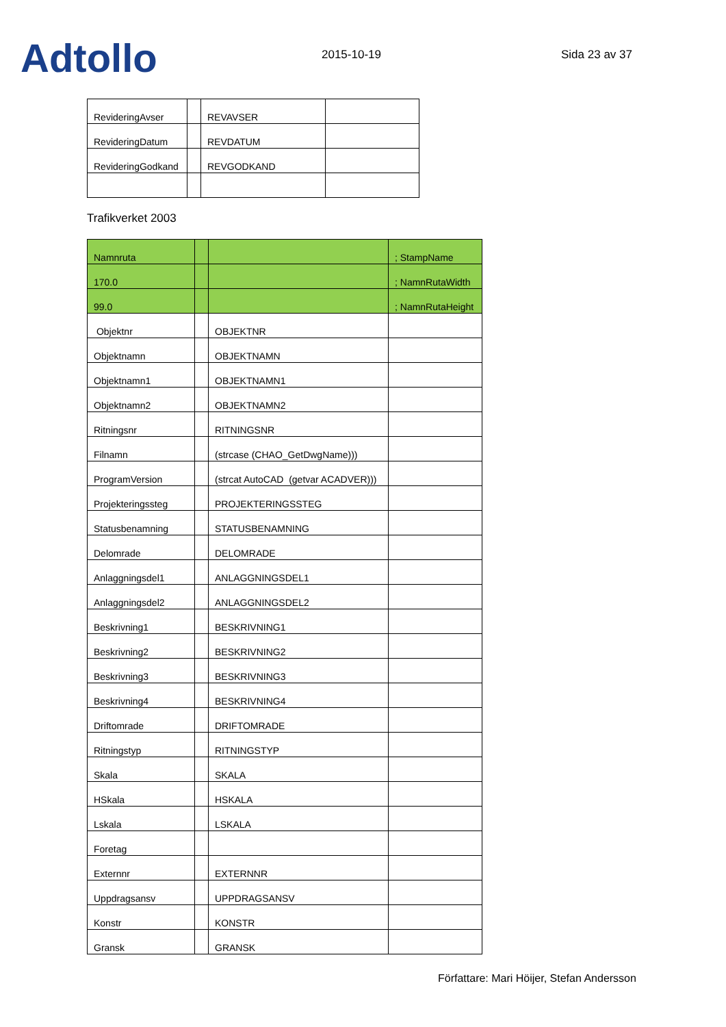Adtollo
2015-10-19
Sida 23 av 37
| RevideringAvser | | REVAVSER | |
| RevideringDatum | | REVDATUM | |
| RevideringGodkand | | REVGODKAND | |
Trafikverket 2003
| Namnruta | | | ; StampName |
| 170.0 | | | ; NamnRutaWidth |
| 99.0 | | | ; NamnRutaHeight |
| Objektnr | | OBJEKTNR | |
| Objektnamn | | OBJEKTNAMN | |
| Objektnamn1 | | OBJEKTNAMN1 | |
| Objektnamn2 | | OBJEKTNAMN2 | |
| Ritningsnr | | RITNINGSNR | |
| Filnamn | | (strcase (CHAO_GetDwgName))) | |
| ProgramVersion | | (strcat AutoCAD (getvar ACADVER))) | |
| Projekteringssteg | | PROJEKTERINGSSTEG | |
| Statusbenamning | | STATUSBENAMNING | |
| Delomrade | | DELOMRADE | |
| Anlaggningsdel1 | | ANLAGGNINGSDEL1 | |
| Anlaggningsdel2 | | ANLAGGNINGSDEL2 | |
| Beskrivning1 | | BESKRIVNING1 | |
| Beskrivning2 | | BESKRIVNING2 | |
| Beskrivning3 | | BESKRIVNING3 | |
| Beskrivning4 | | BESKRIVNING4 | |
| Driftomrade | | DRIFTOMRADE | |
| Ritningstyp | | RITNINGSTYP | |
| Skala | | SKALA | |
| HSkala | | HSKALA | |
| Lskala | | LSKALA | |
| Foretag | | | |
| Externnr | | EXTERNNR | |
| Uppdragsansv | | UPPDRAGSANSV | |
| Konstr | | KONSTR | |
| Gransk | | GRANSK | |
Författare: Mari Höijer, Stefan Andersson